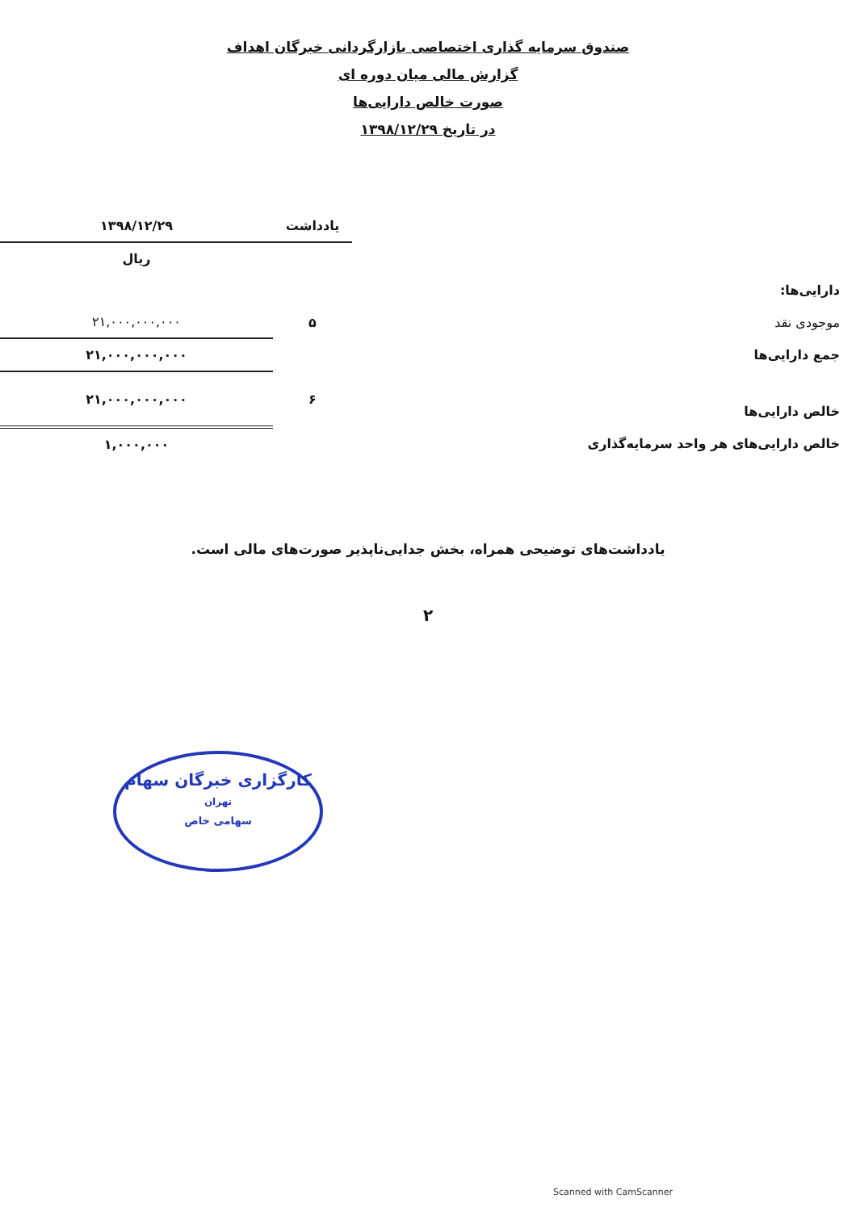صندوق سرمایه گذاری اختصاصی بازارگردانی خبرگان اهداف
گزارش مالی میان دوره ای
صورت خالص دارایی‌ها
در تاریخ ۱۳۹۸/۱۲/۲۹
| | یادداشت | ۱۳۹۸/۱۲/۲۹ |
| | | ریال |
| دارایی‌ها: | | |
| موجودی نقد | ۵ | ۲۱,۰۰۰,۰۰۰,۰۰۰ |
| جمع دارایی‌ها | | ۲۱,۰۰۰,۰۰۰,۰۰۰ |
| خالص دارایی‌ها | ۶ | ۲۱,۰۰۰,۰۰۰,۰۰۰ |
| خالص دارایی‌های هر واحد سرمایه‌گذاری | | ۱,۰۰۰,۰۰۰ |
یادداشت‌های توضیحی همراه، بخش جدایی‌ناپذیر صورت‌های مالی است.
۲
کارگزاری خبرگان سهام
تهران
سهامی خاص
Scanned with CamScanner